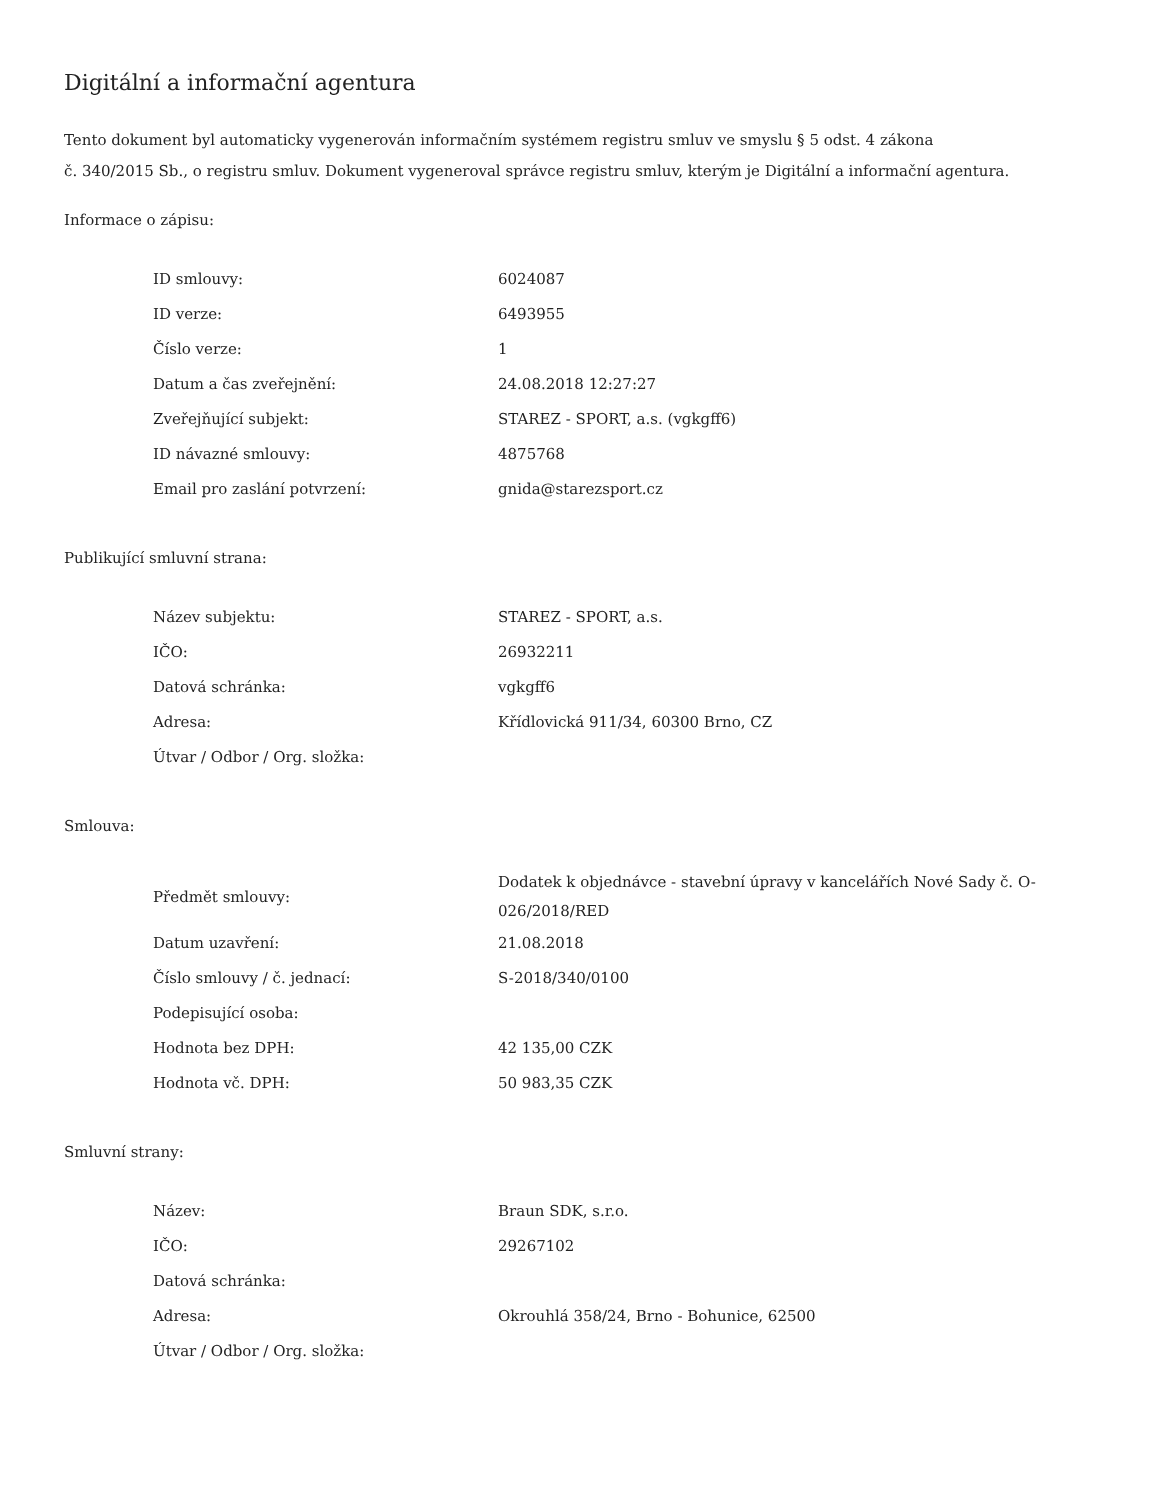Digitální a informační agentura
Tento dokument byl automaticky vygenerován informačním systémem registru smluv ve smyslu § 5 odst. 4 zákona
č. 340/2015 Sb., o registru smluv. Dokument vygeneroval správce registru smluv, kterým je Digitální a informační agentura.
Informace o zápisu:
| ID smlouvy: | 6024087 |
| ID verze: | 6493955 |
| Číslo verze: | 1 |
| Datum a čas zveřejnění: | 24.08.2018 12:27:27 |
| Zveřejňující subjekt: | STAREZ - SPORT, a.s. (vgkgff6) |
| ID návazné smlouvy: | 4875768 |
| Email pro zaslání potvrzení: | gnida@starezsport.cz |
Publikující smluvní strana:
| Název subjektu: | STAREZ - SPORT, a.s. |
| IČO: | 26932211 |
| Datová schránka: | vgkgff6 |
| Adresa: | Křídlovická 911/34, 60300 Brno, CZ |
| Útvar / Odbor / Org. složka: | |
Smlouva:
| Předmět smlouvy: | Dodatek k objednávce - stavební úpravy v kancelářích Nové Sady č. O-026/2018/RED |
| Datum uzavření: | 21.08.2018 |
| Číslo smlouvy / č. jednací: | S-2018/340/0100 |
| Podepisující osoba: | |
| Hodnota bez DPH: | 42 135,00 CZK |
| Hodnota vč. DPH: | 50 983,35 CZK |
Smluvní strany:
| Název: | Braun SDK, s.r.o. |
| IČO: | 29267102 |
| Datová schránka: | |
| Adresa: | Okrouhlá 358/24, Brno - Bohunice, 62500 |
| Útvar / Odbor / Org. složka: | |